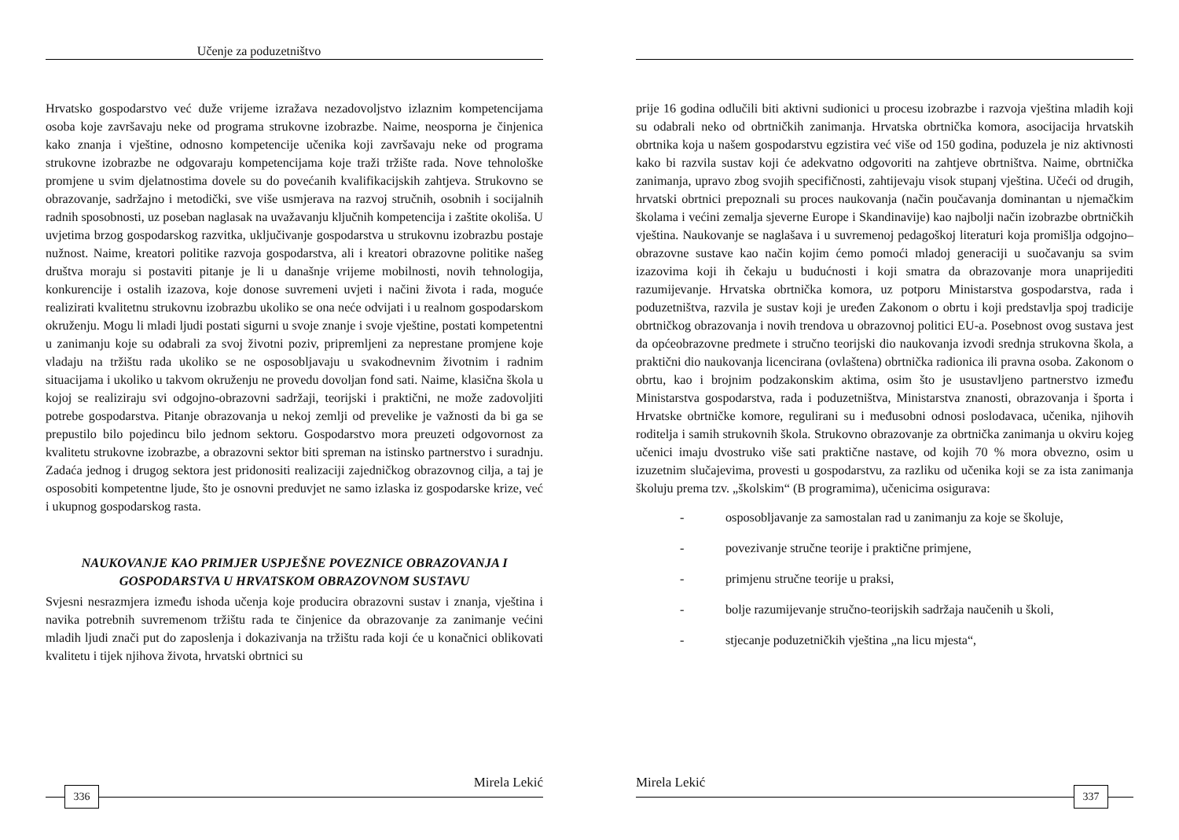Učenje za poduzetništvo
Hrvatsko gospodarstvo već duže vrijeme izražava nezadovoljstvo izlaznim kompetencijama osoba koje završavaju neke od programa strukovne izobrazbe. Naime, neosporna je činjenica kako znanja i vještine, odnosno kompetencije učenika koji završavaju neke od programa strukovne izobrazbe ne odgovaraju kompetencijama koje traži tržište rada. Nove tehnološke promjene u svim djelatnostima dovele su do povećanih kvalifikacijskih zahtjeva. Strukovno se obrazovanje, sadržajno i metodički, sve više usmjerava na razvoj stručnih, osobnih i socijalnih radnih sposobnosti, uz poseban naglasak na uvažavanju ključnih kompetencija i zaštite okoliša. U uvjetima brzog gospodarskog razvitka, uključivanje gospodarstva u strukovnu izobrazbu postaje nužnost. Naime, kreatori politike razvoja gospodarstva, ali i kreatori obrazovne politike našeg društva moraju si postaviti pitanje je li u današnje vrijeme mobilnosti, novih tehnologija, konkurencije i ostalih izazova, koje donose suvremeni uvjeti i načini života i rada, moguće realizirati kvalitetnu strukovnu izobrazbu ukoliko se ona neće odvijati i u realnom gospodarskom okruženju. Mogu li mladi ljudi postati sigurni u svoje znanje i svoje vještine, postati kompetentni u zanimanju koje su odabrali za svoj životni poziv, pripremljeni za neprestane promjene koje vladaju na tržištu rada ukoliko se ne osposobljavaju u svakodnevnim životnim i radnim situacijama i ukoliko u takvom okruženju ne provedu dovoljan fond sati. Naime, klasična škola u kojoj se realiziraju svi odgojno-obrazovni sadržaji, teorijski i praktični, ne može zadovoljiti potrebe gospodarstva. Pitanje obrazovanja u nekoj zemlji od prevelike je važnosti da bi ga se prepustilo bilo pojedincu bilo jednom sektoru. Gospodarstvo mora preuzeti odgovornost za kvalitetu strukovne izobrazbe, a obrazovni sektor biti spreman na istinsko partnerstvo i suradnju. Zadaća jednog i drugog sektora jest pridonositi realizaciji zajedničkog obrazovnog cilja, a taj je osposobiti kompetentne ljude, što je osnovni preduvjet ne samo izlaska iz gospodarske krize, već i ukupnog gospodarskog rasta.
NAUKOVANJE KAO PRIMJER USPJEŠNE POVEZNICE OBRAZOVANJA I GOSPODARSTVA U HRVATSKOM OBRAZOVNOM SUSTAVU
Svjesni nesrazmjera između ishoda učenja koje producira obrazovni sustav i znanja, vještina i navika potrebnih suvremenom tržištu rada te činjenice da obrazovanje za zanimanje većini mladih ljudi znači put do zaposlenja i dokazivanja na tržištu rada koji će u konačnici oblikovati kvalitetu i tijek njihova života, hrvatski obrtnici su
Mirela Lekić
336
prije 16 godina odlučili biti aktivni sudionici u procesu izobrazbe i razvoja vještina mladih koji su odabrali neko od obrtničkih zanimanja. Hrvatska obrtnička komora, asocijacija hrvatskih obrtnika koja u našem gospodarstvu egzistira već više od 150 godina, poduzela je niz aktivnosti kako bi razvila sustav koji će adekvatno odgovoriti na zahtjeve obrtništva. Naime, obrtnička zanimanja, upravo zbog svojih specifičnosti, zahtijevaju visok stupanj vještina. Učeći od drugih, hrvatski obrtnici prepoznali su proces naukovanja (način poučavanja dominantan u njemačkim školama i većini zemalja sjeverne Europe i Skandinavije) kao najbolji način izobrazbe obrtničkih vještina. Naukovanje se naglašava i u suvremenoj pedagoškoj literaturi koja promišlja odgojno–obrazovne sustave kao način kojim ćemo pomoći mladoj generaciji u suočavanju sa svim izazovima koji ih čekaju u budućnosti i koji smatra da obrazovanje mora unaprijediti razumijevanje. Hrvatska obrtnička komora, uz potporu Ministarstva gospodarstva, rada i poduzetništva, razvila je sustav koji je uređen Zakonom o obrtu i koji predstavlja spoj tradicije obrtničkog obrazovanja i novih trendova u obrazovnoj politici EU-a. Posebnost ovog sustava jest da općeobrazovne predmete i stručno teorijski dio naukovanja izvodi srednja strukovna škola, a praktični dio naukovanja licencirana (ovlaštena) obrtnička radionica ili pravna osoba. Zakonom o obrtu, kao i brojnim podzakonskim aktima, osim što je usustavljeno partnerstvo između Ministarstva gospodarstva, rada i poduzetništva, Ministarstva znanosti, obrazovanja i športa i Hrvatske obrtničke komore, regulirani su i međusobni odnosi poslodavaca, učenika, njihovih roditelja i samih strukovnih škola. Strukovno obrazovanje za obrtnička zanimanja u okviru kojeg učenici imaju dvostruko više sati praktične nastave, od kojih 70 % mora obvezno, osim u izuzetnim slučajevima, provesti u gospodarstvu, za razliku od učenika koji se za ista zanimanja školuju prema tzv. „školskim“ (B programima), učenicima osigurava:
- osposobljavanje za samostalan rad u zanimanju za koje se školuje,
- povezivanje stručne teorije i praktične primjene,
- primjenu stručne teorije u praksi,
- bolje razumijevanje stručno-teorijskih sadržaja naučenih u školi,
- stjecanje poduzetničkih vještina „na licu mjesta“,
Mirela Lekić
337